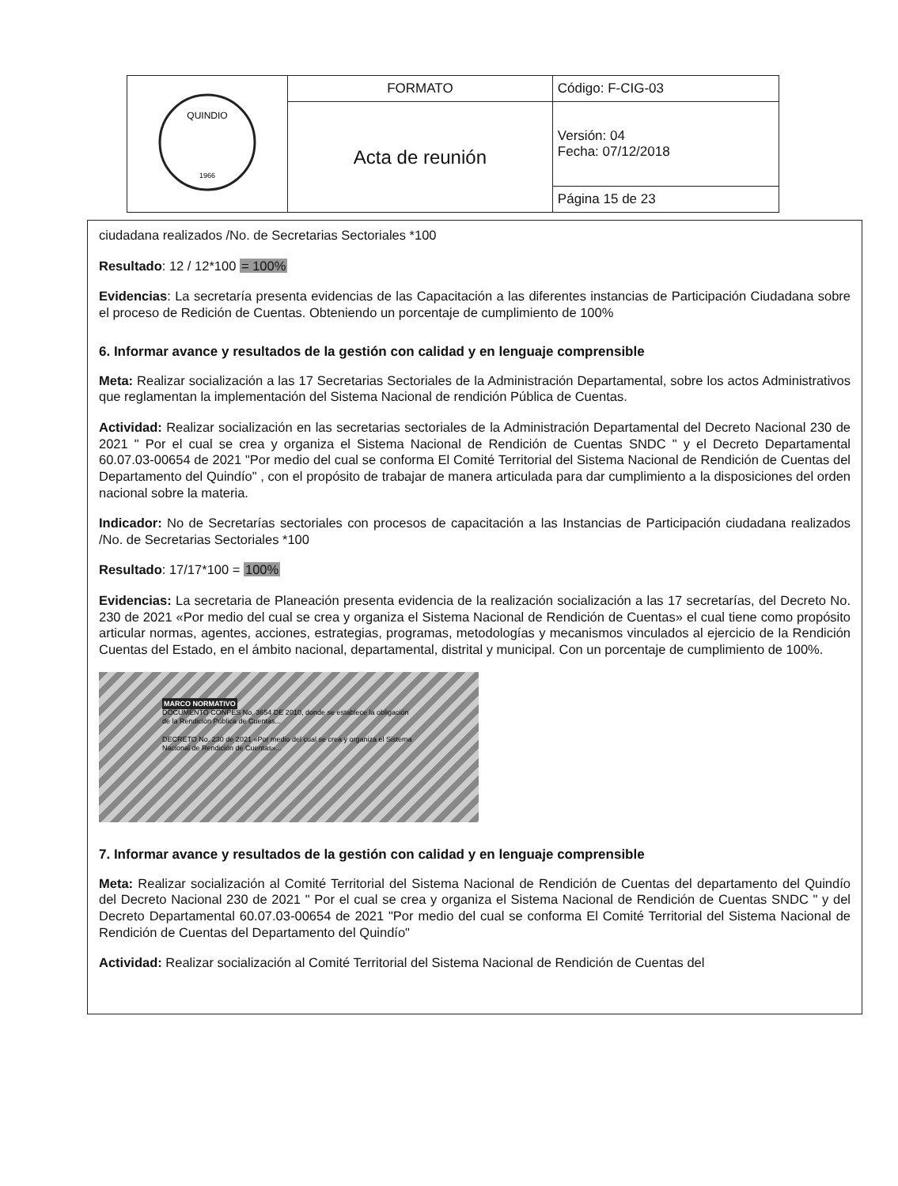| QUINDIO 1966 | FORMATO | Código: F-CIG-03 |
| | Acta de reunión | Versión: 04 Fecha: 07/12/2018 |
| | | Página 15 de 23 |
ciudadana realizados /No. de Secretarias Sectoriales *100
Resultado: 12 / 12*100 = 100%
Evidencias: La secretaría presenta evidencias de las Capacitación a las diferentes instancias de Participación Ciudadana sobre el proceso de Redición de Cuentas. Obteniendo un porcentaje de cumplimiento de 100%
6. Informar avance y resultados de la gestión con calidad y en lenguaje comprensible
Meta: Realizar socialización a las 17 Secretarias Sectoriales de la Administración Departamental, sobre los actos Administrativos que reglamentan la implementación del Sistema Nacional de rendición Pública de Cuentas.
Actividad: Realizar socialización en las secretarias sectoriales de la Administración Departamental del Decreto Nacional 230 de 2021 " Por el cual se crea y organiza el Sistema Nacional de Rendición de Cuentas SNDC " y el Decreto Departamental 60.07.03-00654 de 2021 "Por medio del cual se conforma El Comité Territorial del Sistema Nacional de Rendición de Cuentas del Departamento del Quindío" , con el propósito de trabajar de manera articulada para dar cumplimiento a la disposiciones del orden nacional sobre la materia.
Indicador: No de Secretarías sectoriales con procesos de capacitación a las Instancias de Participación ciudadana realizados /No. de Secretarias Sectoriales *100
Resultado: 17/17*100 = 100%
Evidencias: La secretaria de Planeación presenta evidencia de la realización socialización a las 17 secretarías, del Decreto No. 230 de 2021 «Por medio del cual se crea y organiza el Sistema Nacional de Rendición de Cuentas» el cual tiene como propósito articular normas, agentes, acciones, estrategias, programas, metodologías y mecanismos vinculados al ejercicio de la Rendición Cuentas del Estado, en el ámbito nacional, departamental, distrital y municipal. Con un porcentaje de cumplimiento de 100%.
MARCO NORMATIVO
DOCUMENTO CONPES No. 3654 DE 2010, donde se establece la obligación de la Rendición Pública de Cuentas...
DECRETO No. 230 de 2021 «Por medio del cual se crea y organiza el Sistema Nacional de Rendición de Cuentas»...
7. Informar avance y resultados de la gestión con calidad y en lenguaje comprensible
Meta: Realizar socialización al Comité Territorial del Sistema Nacional de Rendición de Cuentas del departamento del Quindío del Decreto Nacional 230 de 2021 " Por el cual se crea y organiza el Sistema Nacional de Rendición de Cuentas SNDC " y del Decreto Departamental 60.07.03-00654 de 2021 "Por medio del cual se conforma El Comité Territorial del Sistema Nacional de Rendición de Cuentas del Departamento del Quindío"
Actividad: Realizar socialización al Comité Territorial del Sistema Nacional de Rendición de Cuentas del